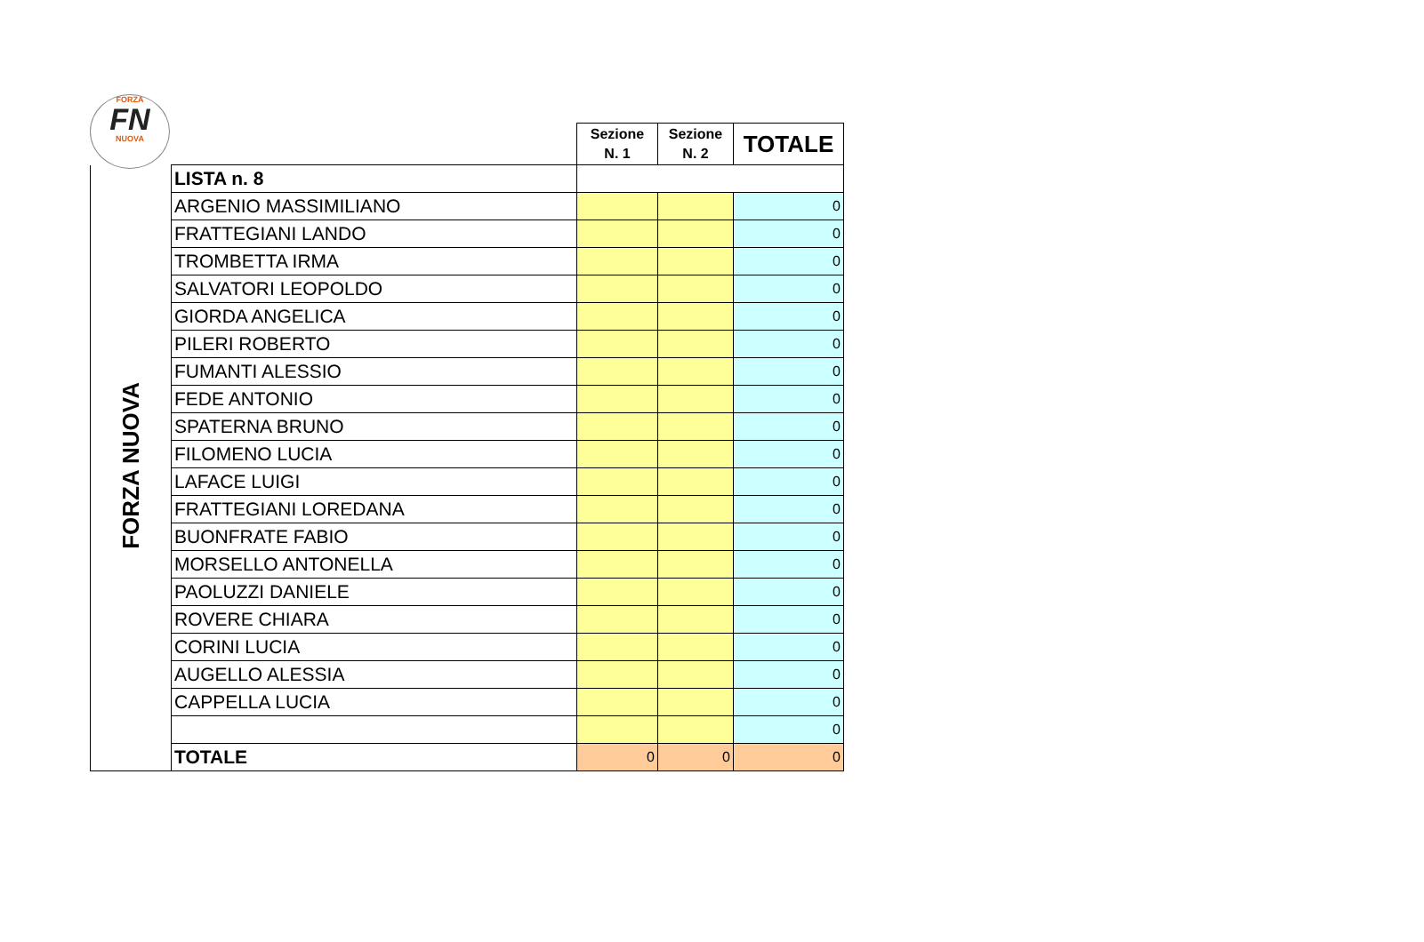FORZA
FN
NUOVA
| | | Sezione N. 1 | Sezione N. 2 | TOTALE |
| FORZA NUOVA | LISTA n. 8 | | | |
| | ARGENIO MASSIMILIANO | | | 0 |
| | FRATTEGIANI LANDO | | | 0 |
| | TROMBETTA IRMA | | | 0 |
| | SALVATORI LEOPOLDO | | | 0 |
| | GIORDA ANGELICA | | | 0 |
| | PILERI ROBERTO | | | 0 |
| | FUMANTI ALESSIO | | | 0 |
| | FEDE ANTONIO | | | 0 |
| | SPATERNA BRUNO | | | 0 |
| | FILOMENO LUCIA | | | 0 |
| | LAFACE LUIGI | | | 0 |
| | FRATTEGIANI LOREDANA | | | 0 |
| | BUONFRATE FABIO | | | 0 |
| | MORSELLO ANTONELLA | | | 0 |
| | PAOLUZZI DANIELE | | | 0 |
| | ROVERE CHIARA | | | 0 |
| | CORINI LUCIA | | | 0 |
| | AUGELLO ALESSIA | | | 0 |
| | CAPPELLA LUCIA | | | 0 |
| | | | | 0 |
| | TOTALE | 0 | 0 | 0 |